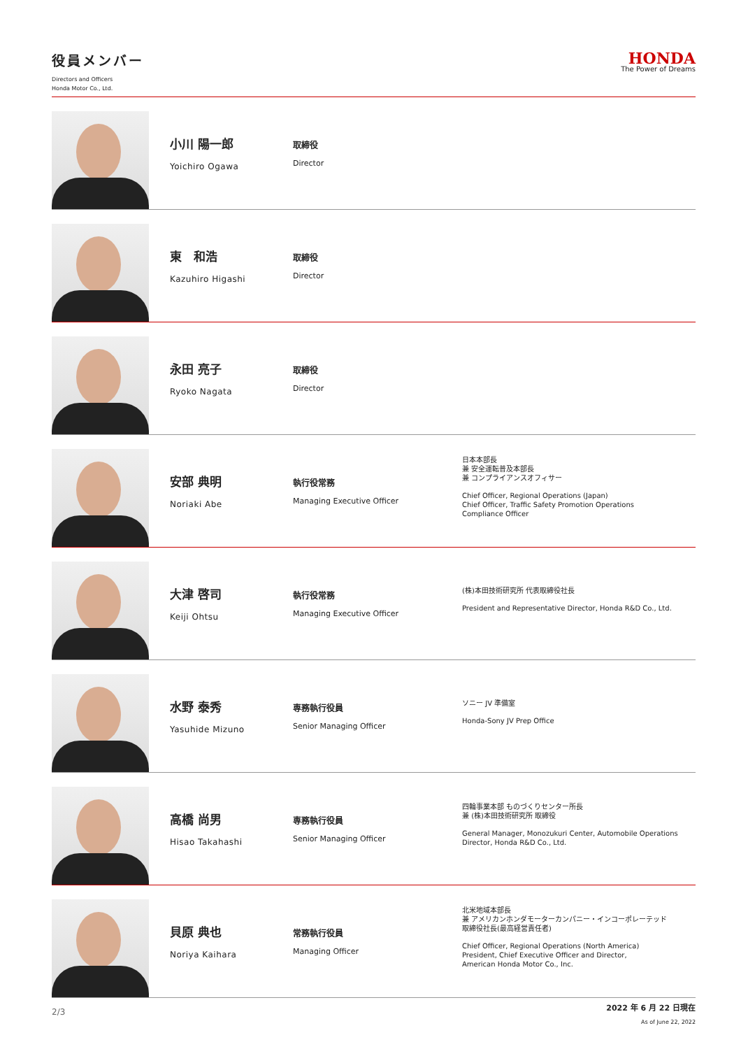役員メンバー
Directors and Officers
Honda Motor Co., Ltd.
HONDA
The Power of Dreams
小川 陽一郎
Yoichiro Ogawa
取締役
Director
東　和浩
Kazuhiro Higashi
取締役
Director
永田 亮子
Ryoko Nagata
取締役
Director
安部 典明
Noriaki Abe
執行役常務
Managing Executive Officer
日本本部長
兼 安全運転普及本部長
兼 コンプライアンスオフィサー
Chief Officer, Regional Operations (Japan)
Chief Officer, Traffic Safety Promotion Operations
Compliance Officer
大津 啓司
Keiji Ohtsu
執行役常務
Managing Executive Officer
(株)本田技術研究所 代表取締役社長
President and Representative Director, Honda R&D Co., Ltd.
水野 泰秀
Yasuhide Mizuno
専務執行役員
Senior Managing Officer
ソニー JV 準備室
Honda-Sony JV Prep Office
高橋 尚男
Hisao Takahashi
専務執行役員
Senior Managing Officer
四輪事業本部 ものづくりセンター所長
兼 (株)本田技術研究所 取締役
General Manager, Monozukuri Center, Automobile Operations
Director, Honda R&D Co., Ltd.
貝原 典也
Noriya Kaihara
常務執行役員
Managing Officer
北米地域本部長
兼 アメリカンホンダモーターカンパニー・インコーポレーテッド
取締役社長(最高経営責任者)
Chief Officer, Regional Operations (North America)
President, Chief Executive Officer and Director,
American Honda Motor Co., Inc.
2/3
2022 年 6 月 22 日現在
As of June 22, 2022